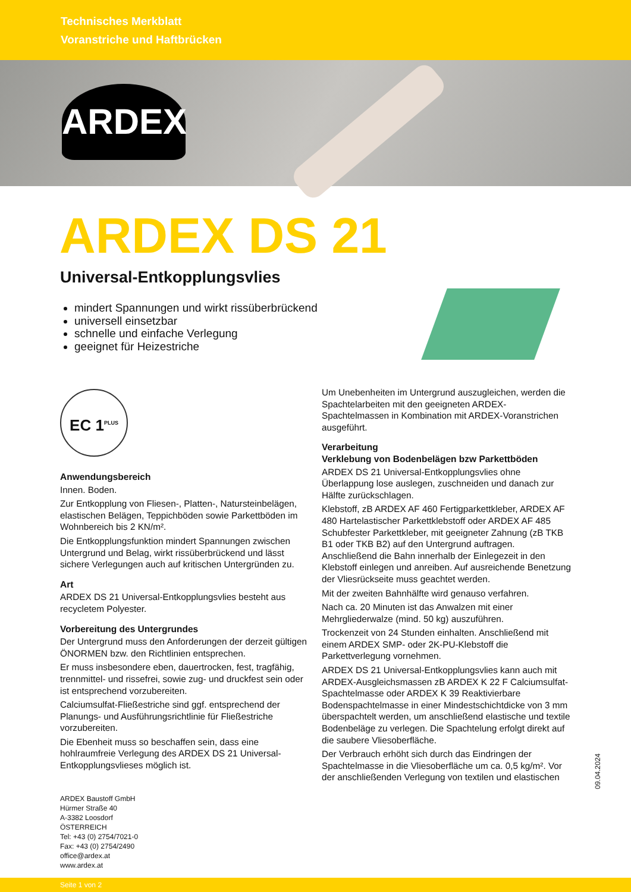Technisches Merkblatt
Voranstriche und Haftbrücken
ARDEX
ARDEX DS 21
Universal-Entkopplungsvlies
mindert Spannungen und wirkt rissüberbrückend
universell einsetzbar
schnelle und einfache Verlegung
geeignet für Heizestriche
EC 1<sup>PLUS</sup>
Anwendungsbereich
Innen. Boden.
Zur Entkopplung von Fliesen-, Platten-, Natursteinbelägen, elastischen Belägen, Teppichböden sowie Parkettböden im Wohnbereich bis 2 KN/m².
Die Entkopplungsfunktion mindert Spannungen zwischen Untergrund und Belag, wirkt rissüberbrückend und lässt sichere Verlegungen auch auf kritischen Untergründen zu.
Art
ARDEX DS 21 Universal-Entkopplungsvlies besteht aus recycletem Polyester.
Vorbereitung des Untergrundes
Der Untergrund muss den Anforderungen der derzeit gültigen ÖNORMEN bzw. den Richtlinien entsprechen.
Er muss insbesondere eben, dauertrocken, fest, tragfähig, trennmittel- und rissefrei, sowie zug- und druckfest sein oder ist entsprechend vorzubereiten.
Calciumsulfat-Fließestriche sind ggf. entsprechend der Planungs- und Ausführungsrichtlinie für Fließestriche vorzubereiten.
Die Ebenheit muss so beschaffen sein, dass eine hohlraumfreie Verlegung des ARDEX DS 21 Universal-Entkopplungsvlieses möglich ist.
Um Unebenheiten im Untergrund auszugleichen, werden die Spachtelarbeiten mit den geeigneten ARDEX-Spachtelmassen in Kombination mit ARDEX-Voranstrichen ausgeführt.
Verarbeitung
Verklebung von Bodenbelägen bzw Parkettböden
ARDEX DS 21 Universal-Entkopplungsvlies ohne Überlappung lose auslegen, zuschneiden und danach zur Hälfte zurückschlagen.
Klebstoff, zB ARDEX AF 460 Fertigparkettkleber, ARDEX AF 480 Hartelastischer Parkettklebstoff oder ARDEX AF 485 Schubfester Parkettkleber, mit geeigneter Zahnung (zB TKB B1 oder TKB B2) auf den Untergrund auftragen. Anschließend die Bahn innerhalb der Einlegezeit in den Klebstoff einlegen und anreiben. Auf ausreichende Benetzung der Vliesrückseite muss geachtet werden.
Mit der zweiten Bahnhälfte wird genauso verfahren.
Nach ca. 20 Minuten ist das Anwalzen mit einer Mehrgliederwalze (mind. 50 kg) auszuführen.
Trockenzeit von 24 Stunden einhalten. Anschließend mit einem ARDEX SMP- oder 2K-PU-Klebstoff die Parkettverlegung vornehmen.
ARDEX DS 21 Universal-Entkopplungsvlies kann auch mit ARDEX-Ausgleichsmassen zB ARDEX K 22 F Calciumsulfat-Spachtelmasse oder ARDEX K 39 Reaktivierbare Bodenspachtelmasse in einer Mindestschichtdicke von 3 mm überspachtelt werden, um anschließend elastische und textile Bodenbeläge zu verlegen. Die Spachtelung erfolgt direkt auf die saubere Vliesoberfläche.
Der Verbrauch erhöht sich durch das Eindringen der Spachtelmasse in die Vliesoberfläche um ca. 0,5 kg/m². Vor der anschließenden Verlegung von textilen und elastischen
09.04.2024
ARDEX Baustoff GmbH
Hürmer Straße 40
A-3382 Loosdorf
ÖSTERREICH
Tel: +43 (0) 2754/7021-0
Fax: +43 (0) 2754/2490
office@ardex.at
www.ardex.at
Seite 1 von 2